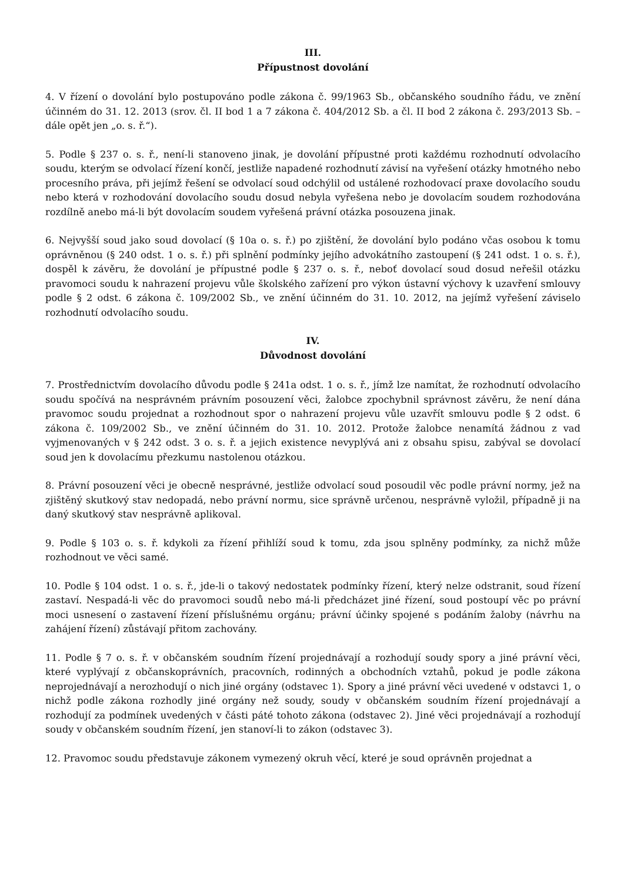III.
Přípustnost dovolání
4. V řízení o dovolání bylo postupováno podle zákona č. 99/1963 Sb., občanského soudního řádu, ve znění účinném do 31. 12. 2013 (srov. čl. II bod 1 a 7 zákona č. 404/2012 Sb. a čl. II bod 2 zákona č. 293/2013 Sb. – dále opět jen „o. s. ř.“).
5. Podle § 237 o. s. ř., není-li stanoveno jinak, je dovolání přípustné proti každému rozhodnutí odvolacího soudu, kterým se odvolací řízení končí, jestliže napadené rozhodnutí závisí na vyřešení otázky hmotného nebo procesního práva, při jejímž řešení se odvolací soud odchýlil od ustálené rozhodovací praxe dovolacího soudu nebo která v rozhodování dovolacího soudu dosud nebyla vyřešena nebo je dovolacím soudem rozhodována rozdílně anebo má-li být dovolacím soudem vyřešená právní otázka posouzena jinak.
6. Nejvyšší soud jako soud dovolací (§ 10a o. s. ř.) po zjištění, že dovolání bylo podáno včas osobou k tomu oprávněnou (§ 240 odst. 1 o. s. ř.) při splnění podmínky jejího advokátního zastoupení (§ 241 odst. 1 o. s. ř.), dospěl k závěru, že dovolání je přípustné podle § 237 o. s. ř., neboť dovolací soud dosud neřešil otázku pravomoci soudu k nahrazení projevu vůle školského zařízení pro výkon ústavní výchovy k uzavření smlouvy podle § 2 odst. 6 zákona č. 109/2002 Sb., ve znění účinném do 31. 10. 2012, na jejímž vyřešení záviselo rozhodnutí odvolacího soudu.
IV.
Důvodnost dovolání
7. Prostřednictvím dovolacího důvodu podle § 241a odst. 1 o. s. ř., jímž lze namítat, že rozhodnutí odvolacího soudu spočívá na nesprávném právním posouzení věci, žalobce zpochybnil správnost závěru, že není dána pravomoc soudu projednat a rozhodnout spor o nahrazení projevu vůle uzavřít smlouvu podle § 2 odst. 6 zákona č. 109/2002 Sb., ve znění účinném do 31. 10. 2012. Protože žalobce nenamítá žádnou z vad vyjmenovaných v § 242 odst. 3 o. s. ř. a jejich existence nevyplývá ani z obsahu spisu, zabýval se dovolací soud jen k dovolacímu přezkumu nastolenou otázkou.
8. Právní posouzení věci je obecně nesprávné, jestliže odvolací soud posoudil věc podle právní normy, jež na zjištěný skutkový stav nedopadá, nebo právní normu, sice správně určenou, nesprávně vyložil, případně ji na daný skutkový stav nesprávně aplikoval.
9. Podle § 103 o. s. ř. kdykoli za řízení přihlíží soud k tomu, zda jsou splněny podmínky, za nichž může rozhodnout ve věci samé.
10. Podle § 104 odst. 1 o. s. ř., jde-li o takový nedostatek podmínky řízení, který nelze odstranit, soud řízení zastaví. Nespadá-li věc do pravomoci soudů nebo má-li předcházet jiné řízení, soud postoupí věc po právní moci usnesení o zastavení řízení příslušnému orgánu; právní účinky spojené s podáním žaloby (návrhu na zahájení řízení) zůstávají přitom zachovány.
11. Podle § 7 o. s. ř. v občanském soudním řízení projednávají a rozhodují soudy spory a jiné právní věci, které vyplývají z občanskoprávních, pracovních, rodinných a obchodních vztahů, pokud je podle zákona neprojednávají a nerozhodují o nich jiné orgány (odstavec 1). Spory a jiné právní věci uvedené v odstavci 1, o nichž podle zákona rozhodly jiné orgány než soudy, soudy v občanském soudním řízení projednávají a rozhodují za podmínek uvedených v části páté tohoto zákona (odstavec 2). Jiné věci projednávají a rozhodují soudy v občanském soudním řízení, jen stanoví-li to zákon (odstavec 3).
12. Pravomoc soudu představuje zákonem vymezený okruh věcí, které je soud oprávněn projednat a